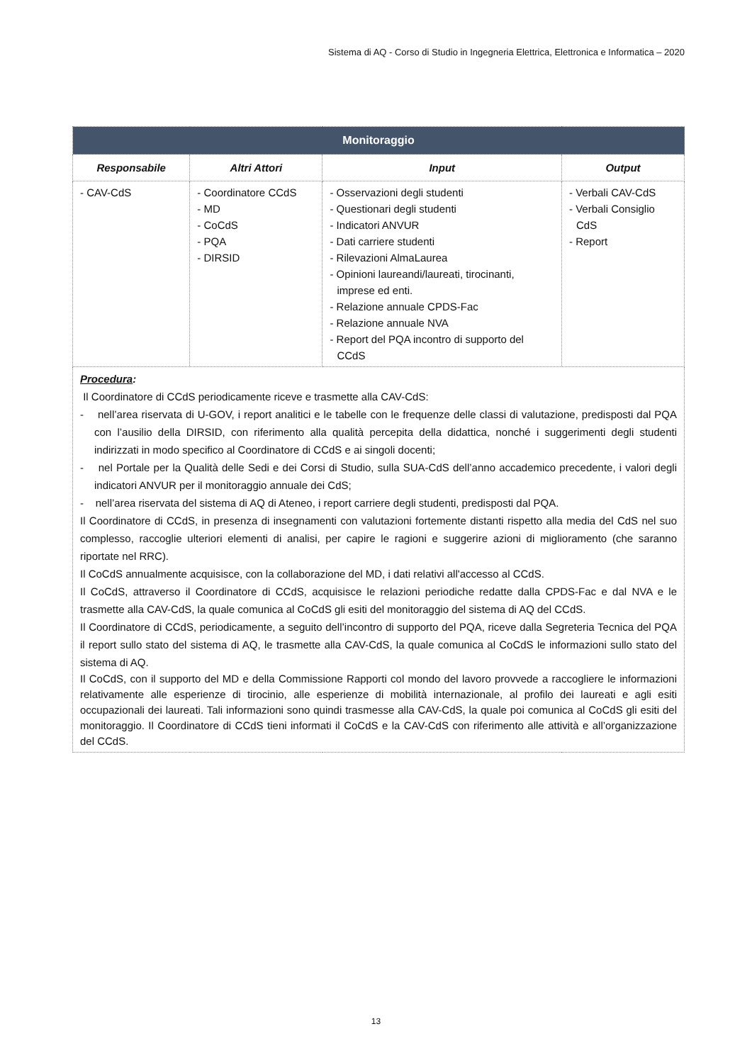Sistema di AQ - Corso di Studio in Ingegneria Elettrica, Elettronica e Informatica – 2020
| Monitoraggio | | | |
| Responsabile | Altri Attori | Input | Output |
| - CAV-CdS | - Coordinatore CCdS - MD - CoCdS - PQA - DIRSID | - Osservazioni degli studenti - Questionari degli studenti - Indicatori ANVUR - Dati carriere studenti - Rilevazioni AlmaLaurea - Opinioni laureandi/laureati, tirocinanti, imprese ed enti. - Relazione annuale CPDS-Fac - Relazione annuale NVA - Report del PQA incontro di supporto del CCdS | - Verbali CAV-CdS - Verbali Consiglio CdS - Report |
| Procedura : Il Coordinatore di CCdS periodicamente riceve e trasmette alla CAV-CdS: - nell’area riservata di U-GOV, i report analitici e le tabelle con le frequenze delle classi di valutazione, predisposti dal PQA con l’ausilio della DIRSID, con riferimento alla qualità percepita della didattica, nonché i suggerimenti degli studenti indirizzati in modo specifico al Coordinatore di CCdS e ai singoli docenti; - nel Portale per la Qualità delle Sedi e dei Corsi di Studio, sulla SUA-CdS dell’anno accademico precedente, i valori degli indicatori ANVUR per il monitoraggio annuale dei CdS; - nell’area riservata del sistema di AQ di Ateneo, i report carriere degli studenti, predisposti dal PQA. Il Coordinatore di CCdS, in presenza di insegnamenti con valutazioni fortemente distanti rispetto alla media del CdS nel suo complesso, raccoglie ulteriori elementi di analisi, per capire le ragioni e suggerire azioni di miglioramento (che saranno riportate nel RRC). Il CoCdS annualmente acquisisce, con la collaborazione del MD, i dati relativi all'accesso al CCdS. Il CoCdS, attraverso il Coordinatore di CCdS, acquisisce le relazioni periodiche redatte dalla CPDS-Fac e dal NVA e le trasmette alla CAV-CdS, la quale comunica al CoCdS gli esiti del monitoraggio del sistema di AQ del CCdS. Il Coordinatore di CCdS, periodicamente, a seguito dell’incontro di supporto del PQA, riceve dalla Segreteria Tecnica del PQA il report sullo stato del sistema di AQ, le trasmette alla CAV-CdS, la quale comunica al CoCdS le informazioni sullo stato del sistema di AQ. Il CoCdS, con il supporto del MD e della Commissione Rapporti col mondo del lavoro provvede a raccogliere le informazioni relativamente alle esperienze di tirocinio, alle esperienze di mobilità internazionale, al profilo dei laureati e agli esiti occupazionali dei laureati. Tali informazioni sono quindi trasmesse alla CAV-CdS, la quale poi comunica al CoCdS gli esiti del monitoraggio. Il Coordinatore di CCdS tieni informati il CoCdS e la CAV-CdS con riferimento alle attività e all’organizzazione del CCdS. | | | |
13